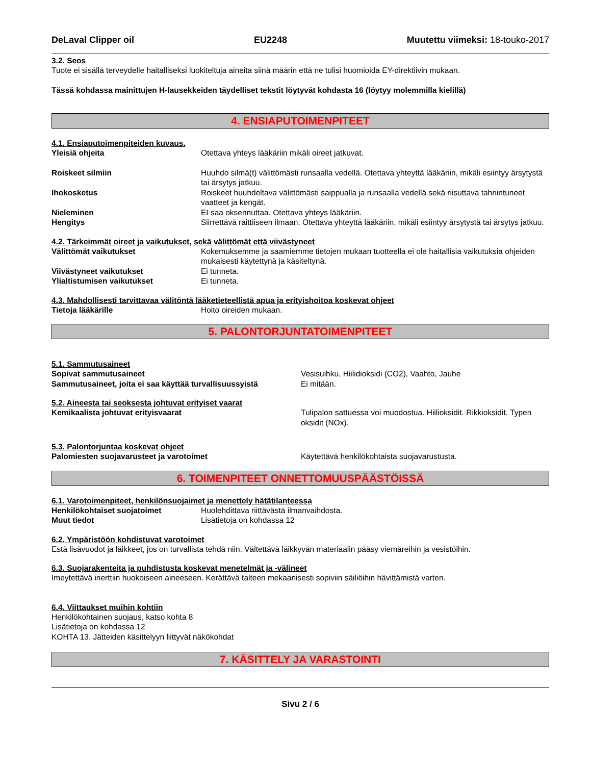DeLaval Clipper oil EU2248 Muutettu viimeksi: 18-touko-2017
3.2. Seos
Tuote ei sisällä terveydelle haitalliseksi luokiteltuja aineita siinä määrin että ne tulisi huomioida EY-direktiivin mukaan.
Tässä kohdassa mainittujen H-lausekkeiden täydelliset tekstit löytyvät kohdasta 16 (löytyy molemmilla kielillä)
4. ENSIAPUTOIMENPITEET
4.1. Ensiaputoimenpiteiden kuvaus.
Yleisiä ohjeita Otettava yhteys lääkäriin mikäli oireet jatkuvat.
Roiskeet silmiin Huuhdo silmä(t) välittömästi runsaalla vedellä. Otettava yhteyttä lääkäriin, mikäli esiintyy ärsytystä tai ärsytys jatkuu.
Ihokosketus Roiskeet huuhdeltava välittömästi saippualla ja runsaalla vedellä sekä riisuttava tahriintuneet vaatteet ja kengät.
Nieleminen EI saa oksennuttaa. Otettava yhteys lääkäriin.
Hengitys Siirrettävä raittiiseen ilmaan. Otettava yhteyttä lääkäriin, mikäli esiintyy ärsytystä tai ärsytys jatkuu.
4.2. Tärkeimmät oireet ja vaikutukset, sekä välittömät että viivästyneet
Välittömät vaikutukset Kokemuksemme ja saamiemme tietojen mukaan tuotteella ei ole haitallisia vaikutuksia ohjeiden mukaisesti käytettynä ja käsiteltynä.
Viivästyneet vaikutukset Ei tunneta.
Ylialtistumisen vaikutukset Ei tunneta.
4.3. Mahdollisesti tarvittavaa välitöntä lääketieteellistä apua ja erityishoitoa koskevat ohjeet
Tietoja lääkärille Hoito oireiden mukaan.
5. PALONTORJUNTATOIMENPITEET
5.1. Sammutusaineet
Sopivat sammutusaineet Vesisuihku, Hiilidioksidi (CO2), Vaahto, Jauhe
Sammutusaineet, joita ei saa käyttää turvallisuussyistä
Ei mitään.
5.2. Aineesta tai seoksesta johtuvat erityiset vaarat
Kemikaalista johtuvat erityisvaarat Tulipalon sattuessa voi muodostua. Hiilioksidit. Rikkioksidit. Typen oksidit (NOx).
5.3. Palontorjuntaa koskevat ohjeet
Palomiesten suojavarusteet ja varotoimet Käytettävä henkilökohtaista suojavarustusta.
6. TOIMENPITEET ONNETTOMUUSPÄÄSTÖISSÄ
6.1. Varotoimenpiteet, henkilönsuojaimet ja menettely hätätilanteessa
Henkilökohtaiset suojatoimet Huolehdittava riittävästä ilmanvaihdosta.
Muut tiedot Lisätietoja on kohdassa 12
6.2. Ympäristöön kohdistuvat varotoimet
Estä lisävuodot ja läikkeet, jos on turvallista tehdä niin. Vältettävä läikkyvän materiaalin pääsy viemäreihin ja vesistöihin.
6.3. Suojarakenteita ja puhdistusta koskevat menetelmät ja -välineet
Imeytettävä inerttiin huokoiseen aineeseen. Kerättävä talteen mekaanisesti sopiviin säiliöihin hävittämistä varten.
6.4. Viittaukset muihin kohtiin
Henkilökohtainen suojaus, katso kohta 8
Lisätietoja on kohdassa 12
KOHTA 13. Jätteiden käsittelyyn liittyvät näkökohdat
7. KÄSITTELY JA VARASTOINTI
Sivu 2 / 6